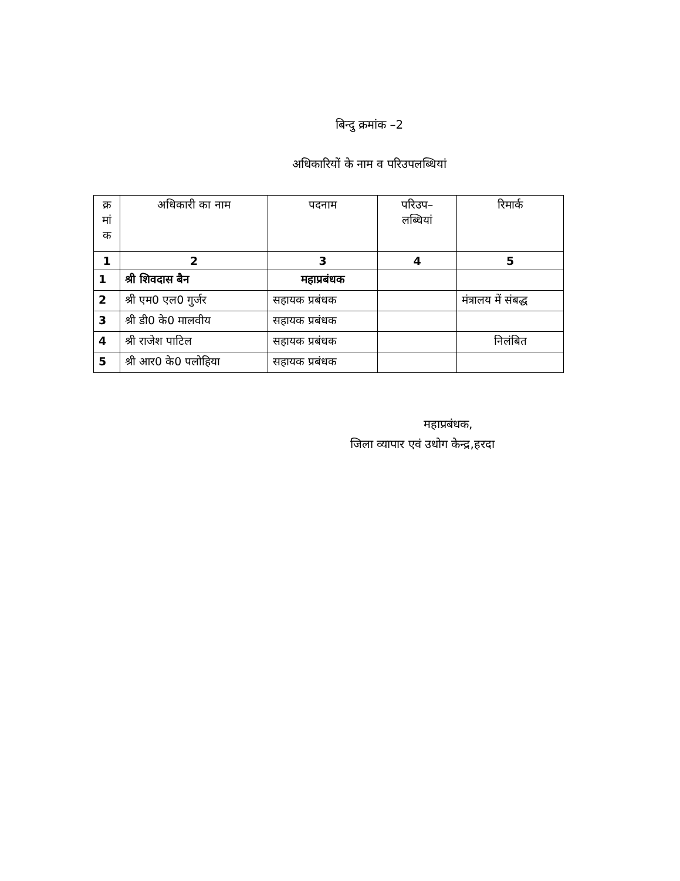बिन्दु क्रमांक –2
अधिकारियों के नाम व परिउपलब्धियां
| क्र मां क | अधिकारी का नाम | पदनाम | परिउप– लब्धियां | रिमार्क |
| --- | --- | --- | --- | --- |
| 1 | 2 | 3 | 4 | 5 |
| 1 | श्री शिवदास बैन | महाप्रबंधक | | |
| 2 | श्री एम0 एल0 गुर्जर | सहायक प्रबंधक | | मंत्रालय में संबद्ध |
| 3 | श्री डी0 के0 मालवीय | सहायक प्रबंधक | | |
| 4 | श्री राजेश पाटिल | सहायक प्रबंधक | | निलंबित |
| 5 | श्री आर0 के0 पलोहिया | सहायक प्रबंधक | | |
महाप्रबंधक,
जिला व्यापार एवं उधोग केन्द्र,हरदा